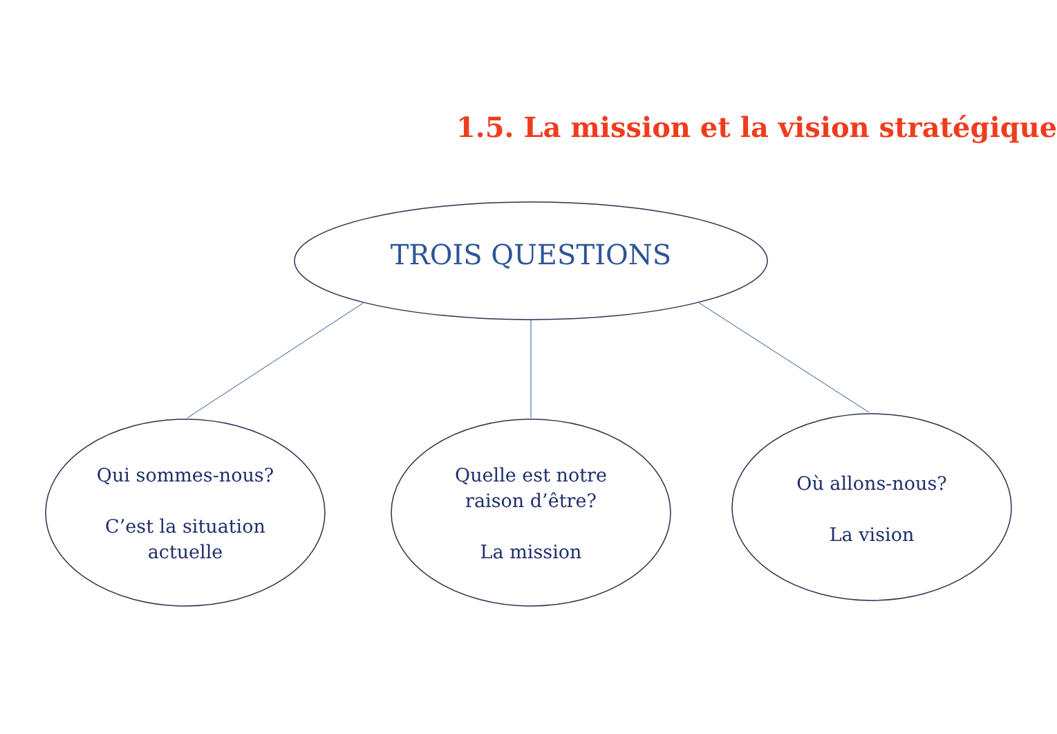1.5. La mission et la vision stratégique
TROIS QUESTIONS
Qui sommes-nous?
C’est la situation
actuelle
Quelle est notre
raison d’être?
La mission
Où allons-nous?
La vision